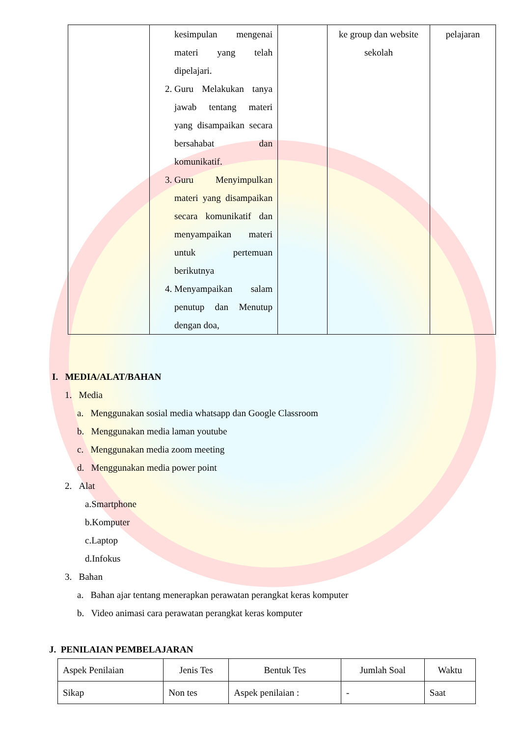| | kesimpulan mengenai materi yang telah dipelajari. 2. Guru Melakukan tanya jawab tentang materi yang disampaikan secara bersahabat dan komunikatif. 3. Guru Menyimpulkan materi yang disampaikan secara komunikatif dan menyampaikan materi untuk pertemuan berikutnya 4. Menyampaikan salam penutup dan Menutup dengan doa, | | ke group dan website sekolah | pelajaran |
I. MEDIA/ALAT/BAHAN
1. Media
a. Menggunakan sosial media whatsapp dan Google Classroom
b. Menggunakan media laman youtube
c. Menggunakan media zoom meeting
d. Menggunakan media power point
2. Alat
a.Smartphone
b.Komputer
c.Laptop
d.Infokus
3. Bahan
a. Bahan ajar tentang menerapkan perawatan perangkat keras komputer
b. Video animasi cara perawatan perangkat keras komputer
J. PENILAIAN PEMBELAJARAN
| Aspek Penilaian | Jenis Tes | Bentuk Tes | Jumlah Soal | Waktu |
| Sikap | Non tes | Aspek penilaian : | - | Saat |